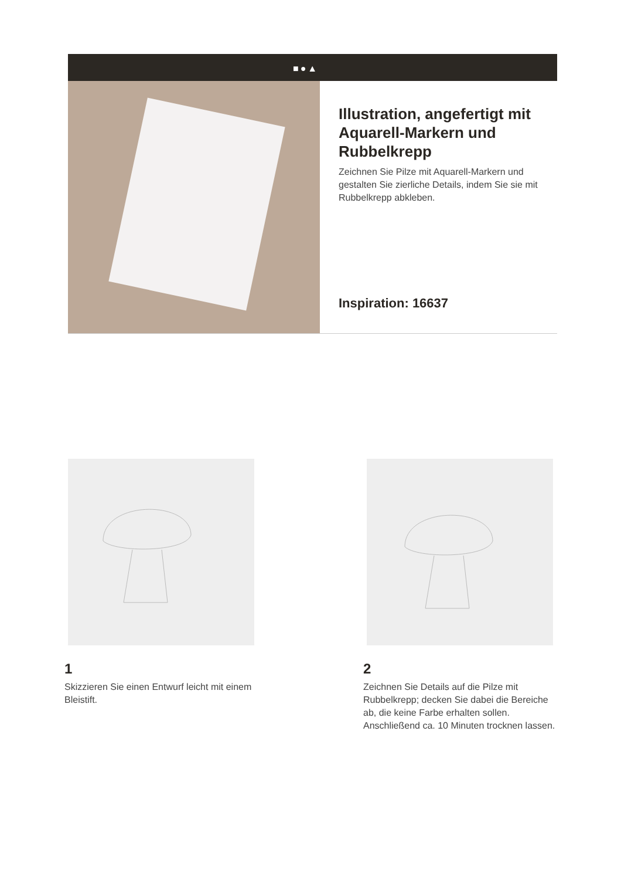■●▲
Illustration, angefertigt mit Aquarell-Markern und Rubbelkrepp
Zeichnen Sie Pilze mit Aquarell-Markern und gestalten Sie zierliche Details, indem Sie sie mit Rubbelkrepp abkleben.
Inspiration: 16637
1
Skizzieren Sie einen Entwurf leicht mit einem Bleistift.
2
Zeichnen Sie Details auf die Pilze mit Rubbelkrepp; decken Sie dabei die Bereiche ab, die keine Farbe erhalten sollen. Anschließend ca. 10 Minuten trocknen lassen.